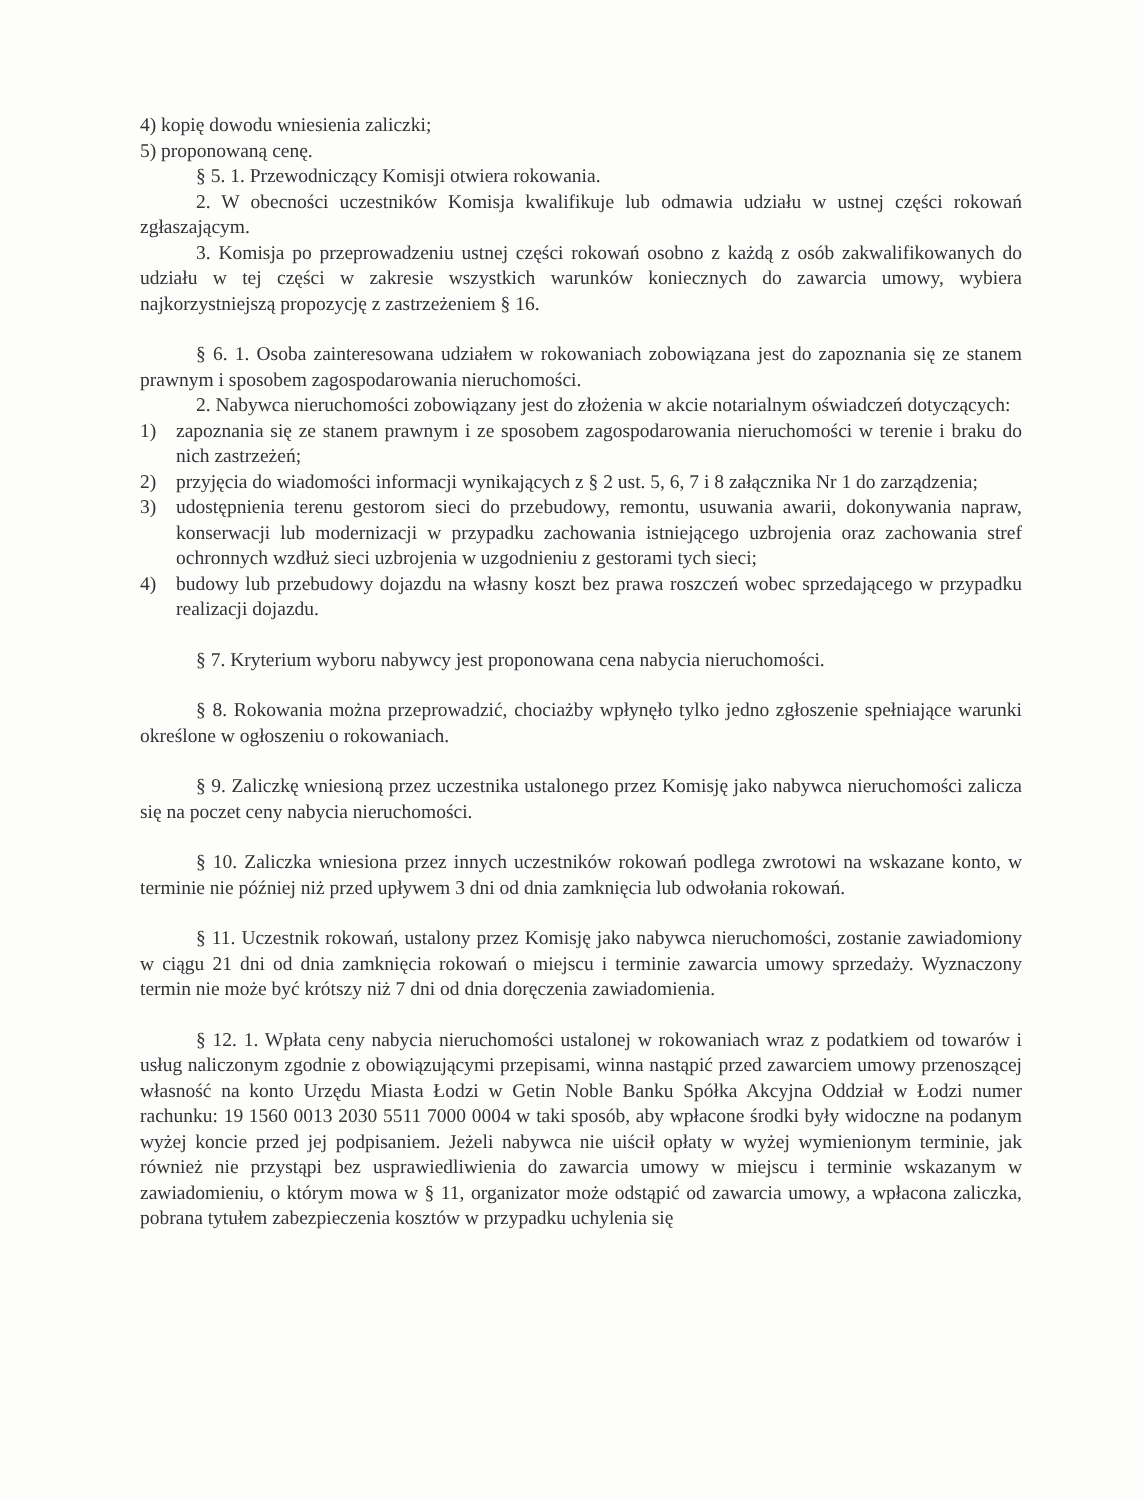4) kopię dowodu wniesienia zaliczki;
5) proponowaną cenę.
§ 5. 1. Przewodniczący Komisji otwiera rokowania.
2. W obecności uczestników Komisja kwalifikuje lub odmawia udziału w ustnej części rokowań zgłaszającym.
3. Komisja po przeprowadzeniu ustnej części rokowań osobno z każdą z osób zakwalifikowanych do udziału w tej części w zakresie wszystkich warunków koniecznych do zawarcia umowy, wybiera najkorzystniejszą propozycję z zastrzeżeniem § 16.
§ 6. 1. Osoba zainteresowana udziałem w rokowaniach zobowiązana jest do zapoznania się ze stanem prawnym i sposobem zagospodarowania nieruchomości.
2. Nabywca nieruchomości zobowiązany jest do złożenia w akcie notarialnym oświadczeń dotyczących:
1) zapoznania się ze stanem prawnym i ze sposobem zagospodarowania nieruchomości w terenie i braku do nich zastrzeżeń;
2) przyjęcia do wiadomości informacji wynikających z § 2 ust. 5, 6, 7 i 8 załącznika Nr 1 do zarządzenia;
3) udostępnienia terenu gestorom sieci do przebudowy, remontu, usuwania awarii, dokonywania napraw, konserwacji lub modernizacji w przypadku zachowania istniejącego uzbrojenia oraz zachowania stref ochronnych wzdłuż sieci uzbrojenia w uzgodnieniu z gestorami tych sieci;
4) budowy lub przebudowy dojazdu na własny koszt bez prawa roszczeń wobec sprzedającego w przypadku realizacji dojazdu.
§ 7. Kryterium wyboru nabywcy jest proponowana cena nabycia nieruchomości.
§ 8. Rokowania można przeprowadzić, chociażby wpłynęło tylko jedno zgłoszenie spełniające warunki określone w ogłoszeniu o rokowaniach.
§ 9. Zaliczkę wniesioną przez uczestnika ustalonego przez Komisję jako nabywca nieruchomości zalicza się na poczet ceny nabycia nieruchomości.
§ 10. Zaliczka wniesiona przez innych uczestników rokowań podlega zwrotowi na wskazane konto, w terminie nie później niż przed upływem 3 dni od dnia zamknięcia lub odwołania rokowań.
§ 11. Uczestnik rokowań, ustalony przez Komisję jako nabywca nieruchomości, zostanie zawiadomiony w ciągu 21 dni od dnia zamknięcia rokowań o miejscu i terminie zawarcia umowy sprzedaży. Wyznaczony termin nie może być krótszy niż 7 dni od dnia doręczenia zawiadomienia.
§ 12. 1. Wpłata ceny nabycia nieruchomości ustalonej w rokowaniach wraz z podatkiem od towarów i usług naliczonym zgodnie z obowiązującymi przepisami, winna nastąpić przed zawarciem umowy przenoszącej własność na konto Urzędu Miasta Łodzi w Getin Noble Banku Spółka Akcyjna Oddział w Łodzi numer rachunku: 19 1560 0013 2030 5511 7000 0004 w taki sposób, aby wpłacone środki były widoczne na podanym wyżej koncie przed jej podpisaniem. Jeżeli nabywca nie uiścił opłaty w wyżej wymienionym terminie, jak również nie przystąpi bez usprawiedliwienia do zawarcia umowy w miejscu i terminie wskazanym w zawiadomieniu, o którym mowa w § 11, organizator może odstąpić od zawarcia umowy, a wpłacona zaliczka, pobrana tytułem zabezpieczenia kosztów w przypadku uchylenia się